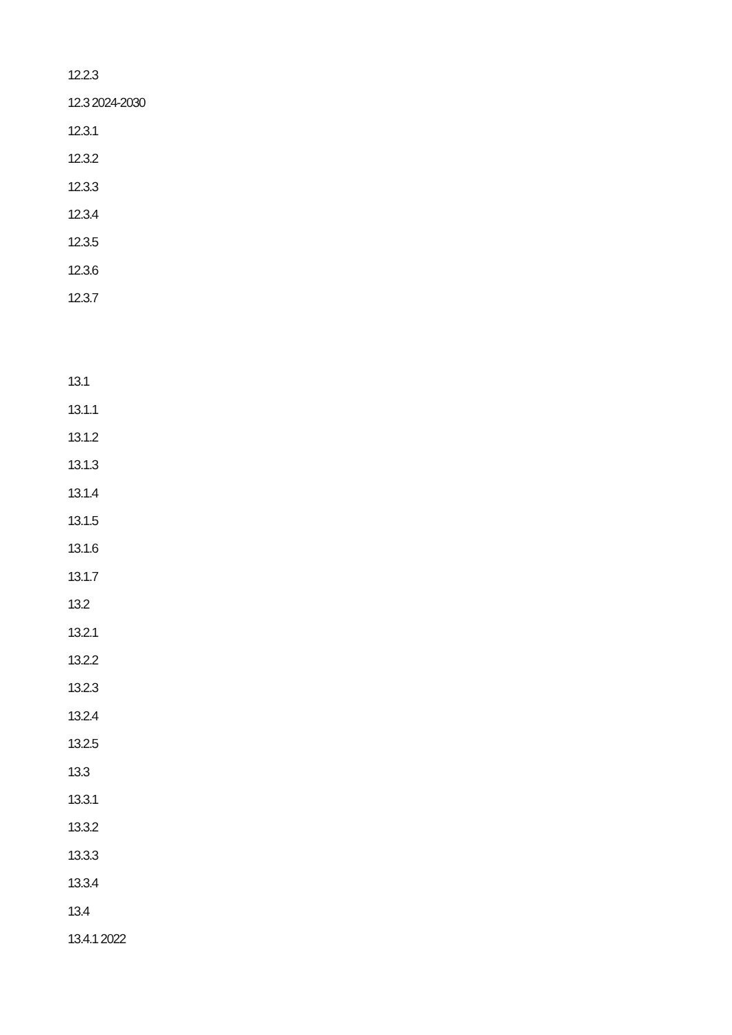12.2.3
12.3 2024-2030
12.3.1
12.3.2
12.3.3
12.3.4
12.3.5
12.3.6
12.3.7
13.1
13.1.1
13.1.2
13.1.3
13.1.4
13.1.5
13.1.6
13.1.7
13.2
13.2.1
13.2.2
13.2.3
13.2.4
13.2.5
13.3
13.3.1
13.3.2
13.3.3
13.3.4
13.4
13.4.1 2022